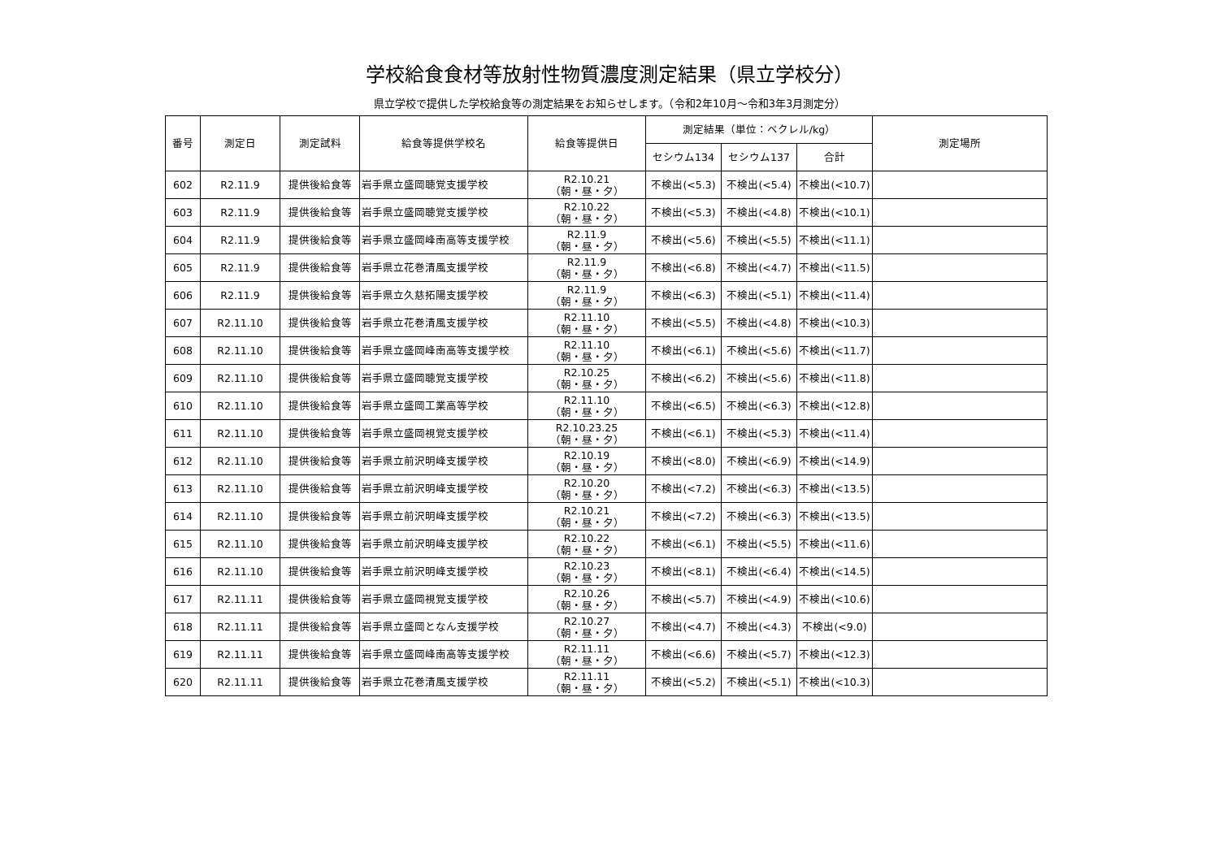学校給食食材等放射性物質濃度測定結果（県立学校分）
県立学校で提供した学校給食等の測定結果をお知らせします。（令和2年10月～令和3年3月測定分）
| 番号 | 測定日 | 測定試料 | 給食等提供学校名 | 給食等提供日 | 測定結果（単位：ベクレル/kg） | | | 測定場所 |
| --- | --- | --- | --- | --- | --- | --- | --- | --- |
| | | | | | セシウム134 | セシウム137 | 合計 | |
| 602 | R2.11.9 | 提供後給食等 | 岩手県立盛岡聴覚支援学校 | R2.10.21 （朝・昼・夕） | 不検出(<5.3) | 不検出(<5.4) | 不検出(<10.7) | |
| 603 | R2.11.9 | 提供後給食等 | 岩手県立盛岡聴覚支援学校 | R2.10.22 （朝・昼・夕） | 不検出(<5.3) | 不検出(<4.8) | 不検出(<10.1) | |
| 604 | R2.11.9 | 提供後給食等 | 岩手県立盛岡峰南高等支援学校 | R2.11.9 （朝・昼・夕） | 不検出(<5.6) | 不検出(<5.5) | 不検出(<11.1) | |
| 605 | R2.11.9 | 提供後給食等 | 岩手県立花巻清風支援学校 | R2.11.9 （朝・昼・夕） | 不検出(<6.8) | 不検出(<4.7) | 不検出(<11.5) | |
| 606 | R2.11.9 | 提供後給食等 | 岩手県立久慈拓陽支援学校 | R2.11.9 （朝・昼・夕） | 不検出(<6.3) | 不検出(<5.1) | 不検出(<11.4) | |
| 607 | R2.11.10 | 提供後給食等 | 岩手県立花巻清風支援学校 | R2.11.10 （朝・昼・夕） | 不検出(<5.5) | 不検出(<4.8) | 不検出(<10.3) | |
| 608 | R2.11.10 | 提供後給食等 | 岩手県立盛岡峰南高等支援学校 | R2.11.10 （朝・昼・夕） | 不検出(<6.1) | 不検出(<5.6) | 不検出(<11.7) | |
| 609 | R2.11.10 | 提供後給食等 | 岩手県立盛岡聴覚支援学校 | R2.10.25 （朝・昼・夕） | 不検出(<6.2) | 不検出(<5.6) | 不検出(<11.8) | |
| 610 | R2.11.10 | 提供後給食等 | 岩手県立盛岡工業高等学校 | R2.11.10 （朝・昼・夕） | 不検出(<6.5) | 不検出(<6.3) | 不検出(<12.8) | |
| 611 | R2.11.10 | 提供後給食等 | 岩手県立盛岡視覚支援学校 | R2.10.23.25 （朝・昼・夕） | 不検出(<6.1) | 不検出(<5.3) | 不検出(<11.4) | |
| 612 | R2.11.10 | 提供後給食等 | 岩手県立前沢明峰支援学校 | R2.10.19 （朝・昼・夕） | 不検出(<8.0) | 不検出(<6.9) | 不検出(<14.9) | |
| 613 | R2.11.10 | 提供後給食等 | 岩手県立前沢明峰支援学校 | R2.10.20 （朝・昼・夕） | 不検出(<7.2) | 不検出(<6.3) | 不検出(<13.5) | |
| 614 | R2.11.10 | 提供後給食等 | 岩手県立前沢明峰支援学校 | R2.10.21 （朝・昼・夕） | 不検出(<7.2) | 不検出(<6.3) | 不検出(<13.5) | |
| 615 | R2.11.10 | 提供後給食等 | 岩手県立前沢明峰支援学校 | R2.10.22 （朝・昼・夕） | 不検出(<6.1) | 不検出(<5.5) | 不検出(<11.6) | |
| 616 | R2.11.10 | 提供後給食等 | 岩手県立前沢明峰支援学校 | R2.10.23 （朝・昼・夕） | 不検出(<8.1) | 不検出(<6.4) | 不検出(<14.5) | |
| 617 | R2.11.11 | 提供後給食等 | 岩手県立盛岡視覚支援学校 | R2.10.26 （朝・昼・夕） | 不検出(<5.7) | 不検出(<4.9) | 不検出(<10.6) | |
| 618 | R2.11.11 | 提供後給食等 | 岩手県立盛岡となん支援学校 | R2.10.27 （朝・昼・夕） | 不検出(<4.7) | 不検出(<4.3) | 不検出(<9.0) | |
| 619 | R2.11.11 | 提供後給食等 | 岩手県立盛岡峰南高等支援学校 | R2.11.11 （朝・昼・夕） | 不検出(<6.6) | 不検出(<5.7) | 不検出(<12.3) | |
| 620 | R2.11.11 | 提供後給食等 | 岩手県立花巻清風支援学校 | R2.11.11 （朝・昼・夕） | 不検出(<5.2) | 不検出(<5.1) | 不検出(<10.3) | |